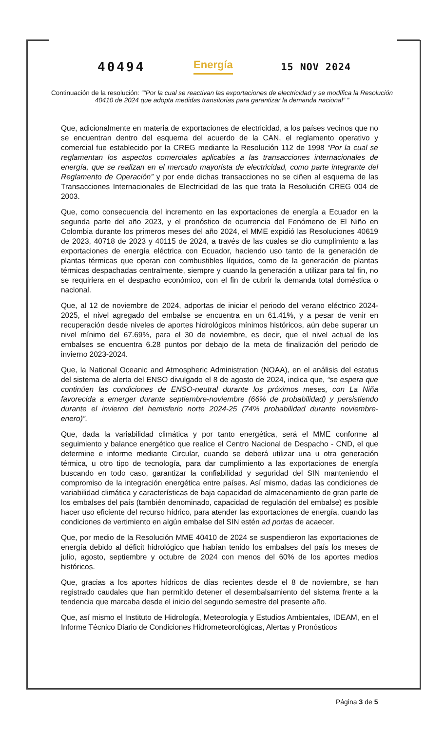40494 Energía 15 NOV 2024
Continuación de la resolución: ““Por la cual se reactivan las exportaciones de electricidad y se modifica la Resolución 40410 de 2024 que adopta medidas transitorias para garantizar la demanda nacional” ”
Que, adicionalmente en materia de exportaciones de electricidad, a los países vecinos que no se encuentran dentro del esquema del acuerdo de la CAN, el reglamento operativo y comercial fue establecido por la CREG mediante la Resolución 112 de 1998 “Por la cual se reglamentan los aspectos comerciales aplicables a las transacciones internacionales de energía, que se realizan en el mercado mayorista de electricidad, como parte integrante del Reglamento de Operación” y por ende dichas transacciones no se ciñen al esquema de las Transacciones Internacionales de Electricidad de las que trata la Resolución CREG 004 de 2003.
Que, como consecuencia del incremento en las exportaciones de energía a Ecuador en la segunda parte del año 2023, y el pronóstico de ocurrencia del Fenómeno de El Niño en Colombia durante los primeros meses del año 2024, el MME expidió las Resoluciones 40619 de 2023, 40718 de 2023 y 40115 de 2024, a través de las cuales se dio cumplimiento a las exportaciones de energía eléctrica con Ecuador, haciendo uso tanto de la generación de plantas térmicas que operan con combustibles líquidos, como de la generación de plantas térmicas despachadas centralmente, siempre y cuando la generación a utilizar para tal fin, no se requiriera en el despacho económico, con el fin de cubrir la demanda total doméstica o nacional.
Que, al 12 de noviembre de 2024, adportas de iniciar el periodo del verano eléctrico 2024-2025, el nivel agregado del embalse se encuentra en un 61.41%, y a pesar de venir en recuperación desde niveles de aportes hidrológicos mínimos históricos, aún debe superar un nivel mínimo del 67.69%, para el 30 de noviembre, es decir, que el nivel actual de los embalses se encuentra 6.28 puntos por debajo de la meta de finalización del periodo de invierno 2023-2024.
Que, la National Oceanic and Atmospheric Administration (NOAA), en el análisis del estatus del sistema de alerta del ENSO divulgado el 8 de agosto de 2024, indica que, “se espera que continúen las condiciones de ENSO-neutral durante los próximos meses, con La Niña favorecida a emerger durante septiembre-noviembre (66% de probabilidad) y persistiendo durante el invierno del hemisferio norte 2024-25 (74% probabilidad durante noviembre-enero)”.
Que, dada la variabilidad climática y por tanto energética, será el MME conforme al seguimiento y balance energético que realice el Centro Nacional de Despacho - CND, el que determine e informe mediante Circular, cuando se deberá utilizar una u otra generación térmica, u otro tipo de tecnología, para dar cumplimiento a las exportaciones de energía buscando en todo caso, garantizar la confiabilidad y seguridad del SIN manteniendo el compromiso de la integración energética entre países. Así mismo, dadas las condiciones de variabilidad climática y características de baja capacidad de almacenamiento de gran parte de los embalses del país (también denominado, capacidad de regulación del embalse) es posible hacer uso eficiente del recurso hídrico, para atender las exportaciones de energía, cuando las condiciones de vertimiento en algún embalse del SIN estén ad portas de acaecer.
Que, por medio de la Resolución MME 40410 de 2024 se suspendieron las exportaciones de energía debido al déficit hidrológico que habían tenido los embalses del país los meses de julio, agosto, septiembre y octubre de 2024 con menos del 60% de los aportes medios históricos.
Que, gracias a los aportes hídricos de días recientes desde el 8 de noviembre, se han registrado caudales que han permitido detener el desembalsamiento del sistema frente a la tendencia que marcaba desde el inicio del segundo semestre del presente año.
Que, así mismo el Instituto de Hidrología, Meteorología y Estudios Ambientales, IDEAM, en el Informe Técnico Diario de Condiciones Hidrometeorológicas, Alertas y Pronósticos
Página 3 de 5